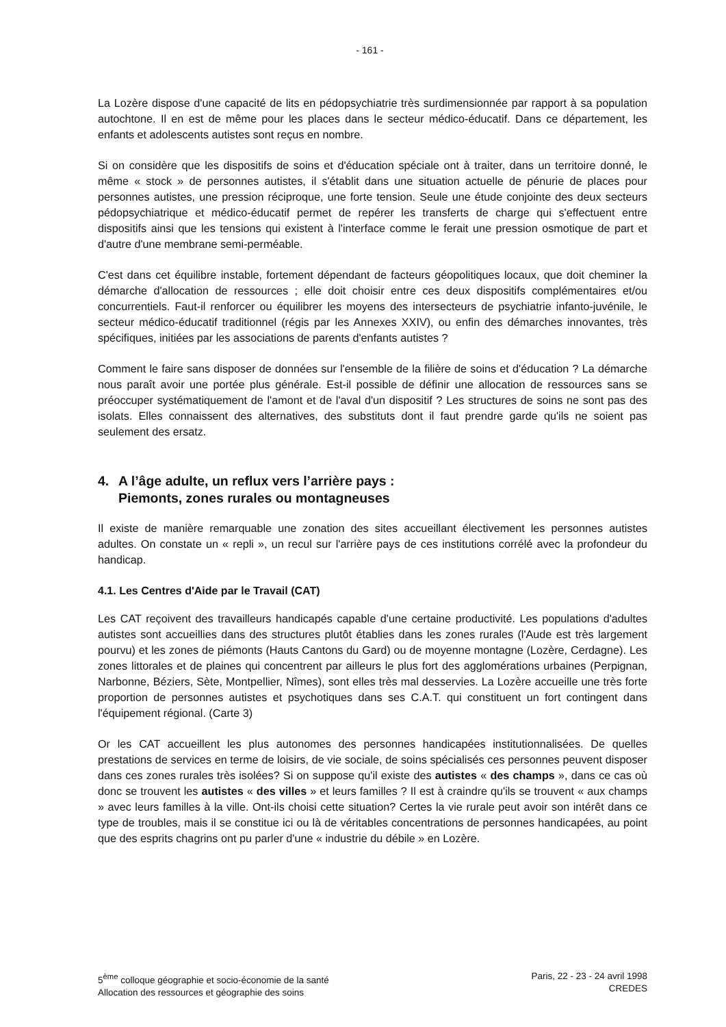- 161 -
La Lozère dispose d'une capacité de lits en pédopsychiatrie très surdimensionnée par rapport à sa population autochtone. Il en est de même pour les places dans le secteur médico-éducatif. Dans ce département, les enfants et adolescents autistes sont reçus en nombre.
Si on considère que les dispositifs de soins et d'éducation spéciale ont à traiter, dans un territoire donné, le même « stock » de personnes autistes, il s'établit dans une situation actuelle de pénurie de places pour personnes autistes, une pression réciproque, une forte tension. Seule une étude conjointe des deux secteurs pédopsychiatrique et médico-éducatif permet de repérer les transferts de charge qui s'effectuent entre dispositifs ainsi que les tensions qui existent à l'interface comme le ferait une pression osmotique de part et d'autre d'une membrane semi-perméable.
C'est dans cet équilibre instable, fortement dépendant de facteurs géopolitiques locaux, que doit cheminer la démarche d'allocation de ressources ; elle doit choisir entre ces deux dispositifs complémentaires et/ou concurrentiels. Faut-il renforcer ou équilibrer les moyens des intersecteurs de psychiatrie infanto-juvénile, le secteur médico-éducatif traditionnel (régis par les Annexes XXIV), ou enfin des démarches innovantes, très spécifiques, initiées par les associations de parents d'enfants autistes ?
Comment le faire sans disposer de données sur l'ensemble de la filière de soins et d'éducation ? La démarche nous paraît avoir une portée plus générale. Est-il possible de définir une allocation de ressources sans se préoccuper systématiquement de l'amont et de l'aval d'un dispositif ? Les structures de soins ne sont pas des isolats. Elles connaissent des alternatives, des substituts dont il faut prendre garde qu'ils ne soient pas seulement des ersatz.
4. A l’âge adulte, un reflux vers l’arrière pays :
Piemonts, zones rurales ou montagneuses
Il existe de manière remarquable une zonation des sites accueillant électivement les personnes autistes adultes. On constate un « repli », un recul sur l'arrière pays de ces institutions corrélé avec la profondeur du handicap.
4.1. Les Centres d'Aide par le Travail (CAT)
Les CAT reçoivent des travailleurs handicapés capable d'une certaine productivité. Les populations d'adultes autistes sont accueillies dans des structures plutôt établies dans les zones rurales (l'Aude est très largement pourvu) et les zones de piémonts (Hauts Cantons du Gard) ou de moyenne montagne (Lozère, Cerdagne). Les zones littorales et de plaines qui concentrent par ailleurs le plus fort des agglomérations urbaines (Perpignan, Narbonne, Béziers, Sète, Montpellier, Nîmes), sont elles très mal desservies. La Lozère accueille une très forte proportion de personnes autistes et psychotiques dans ses C.A.T. qui constituent un fort contingent dans l'équipement régional. (Carte 3)
Or les CAT accueillent les plus autonomes des personnes handicapées institutionnalisées. De quelles prestations de services en terme de loisirs, de vie sociale, de soins spécialisés ces personnes peuvent disposer dans ces zones rurales très isolées? Si on suppose qu'il existe des autistes « des champs », dans ce cas où donc se trouvent les autistes « des villes » et leurs familles ? Il est à craindre qu'ils se trouvent « aux champs » avec leurs familles à la ville. Ont-ils choisi cette situation? Certes la vie rurale peut avoir son intérêt dans ce type de troubles, mais il se constitue ici ou là de véritables concentrations de personnes handicapées, au point que des esprits chagrins ont pu parler d'une « industrie du débile » en Lozère.
5<sup>ème</sup> colloque géographie et socio-économie de la santé
Allocation des ressources et géographie des soins
Paris, 22 - 23 - 24 avril 1998
CREDES